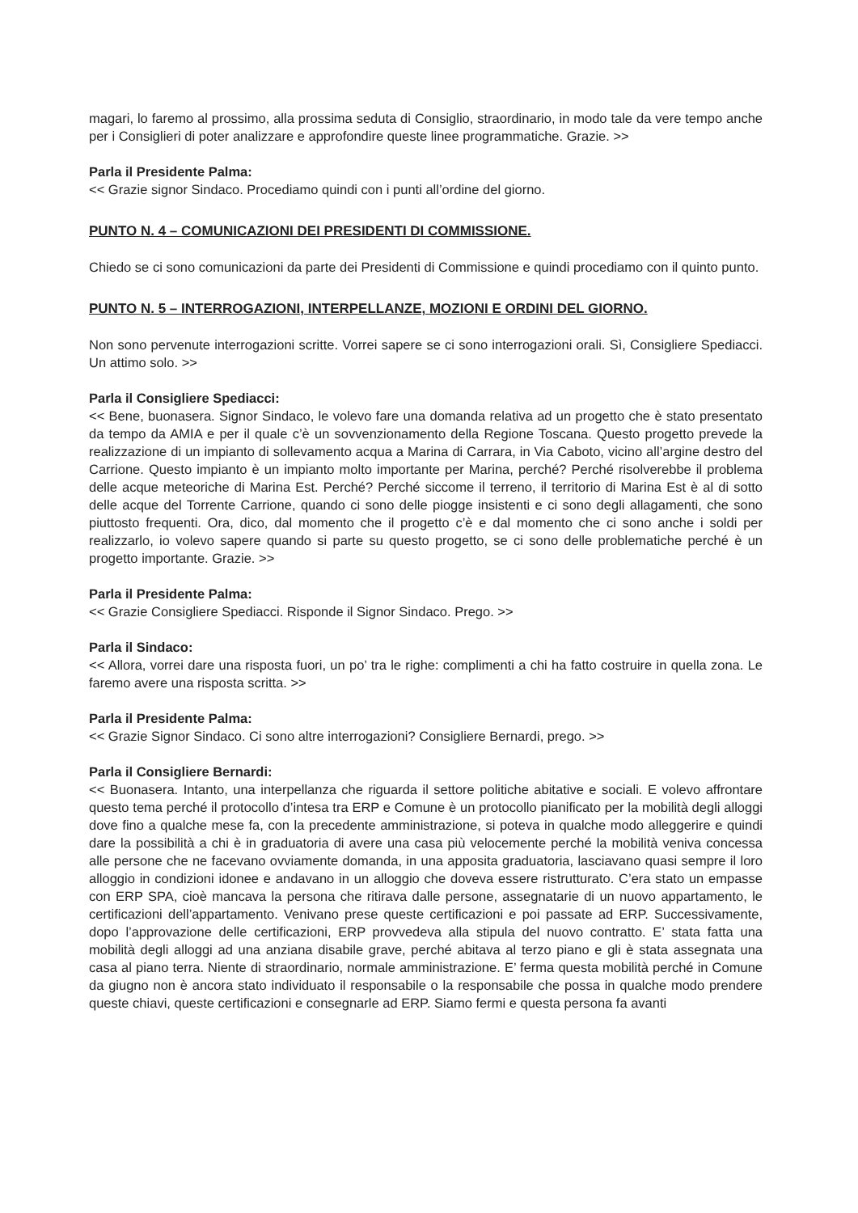magari, lo faremo al prossimo, alla prossima seduta di Consiglio, straordinario, in modo tale da vere tempo anche per i Consiglieri di poter analizzare e approfondire queste linee programmatiche. Grazie. >>
Parla il Presidente Palma:
<< Grazie signor Sindaco. Procediamo quindi con i punti all’ordine del giorno.
PUNTO N. 4 – COMUNICAZIONI DEI PRESIDENTI DI COMMISSIONE.
Chiedo se ci sono comunicazioni da parte dei Presidenti di Commissione e quindi procediamo con il quinto punto.
PUNTO N. 5 – INTERROGAZIONI, INTERPELLANZE, MOZIONI E ORDINI DEL GIORNO.
Non sono pervenute interrogazioni scritte. Vorrei sapere se ci sono interrogazioni orali. Sì, Consigliere Spediacci. Un attimo solo. >>
Parla il Consigliere Spediacci:
<< Bene, buonasera. Signor Sindaco, le volevo fare una domanda relativa ad un progetto che è stato presentato da tempo da AMIA e per il quale c’è un sovvenzionamento della Regione Toscana. Questo progetto prevede la realizzazione di un impianto di sollevamento acqua a Marina di Carrara, in Via Caboto, vicino all’argine destro del Carrione. Questo impianto è un impianto molto importante per Marina, perché? Perché risolverebbe il problema delle acque meteoriche di Marina Est. Perché? Perché siccome il terreno, il territorio di Marina Est è al di sotto delle acque del Torrente Carrione, quando ci sono delle piogge insistenti e ci sono degli allagamenti, che sono piuttosto frequenti. Ora, dico, dal momento che il progetto c’è e dal momento che ci sono anche i soldi per realizzarlo, io volevo sapere quando si parte su questo progetto, se ci sono delle problematiche perché è un progetto importante. Grazie. >>
Parla il Presidente Palma:
<< Grazie Consigliere Spediacci. Risponde il Signor Sindaco. Prego. >>
Parla il Sindaco:
<< Allora, vorrei dare una risposta fuori, un po’ tra le righe: complimenti a chi ha fatto costruire in quella zona. Le faremo avere una risposta scritta. >>
Parla il Presidente Palma:
<< Grazie Signor Sindaco. Ci sono altre interrogazioni? Consigliere Bernardi, prego. >>
Parla il Consigliere Bernardi:
<< Buonasera. Intanto, una interpellanza che riguarda il settore politiche abitative e sociali. E volevo affrontare questo tema perché il protocollo d’intesa tra ERP e Comune è un protocollo pianificato per la mobilità degli alloggi dove fino a qualche mese fa, con la precedente amministrazione, si poteva in qualche modo alleggerire e quindi dare la possibilità a chi è in graduatoria di avere una casa più velocemente perché la mobilità veniva concessa alle persone che ne facevano ovviamente domanda, in una apposita graduatoria, lasciavano quasi sempre il loro alloggio in condizioni idonee e andavano in un alloggio che doveva essere ristrutturato. C’era stato un empasse con ERP SPA, cioè mancava la persona che ritirava dalle persone, assegnatarie di un nuovo appartamento, le certificazioni dell’appartamento. Venivano prese queste certificazioni e poi passate ad ERP. Successivamente, dopo l’approvazione delle certificazioni, ERP provvedeva alla stipula del nuovo contratto. E’ stata fatta una mobilità degli alloggi ad una anziana disabile grave, perché abitava al terzo piano e gli è stata assegnata una casa al piano terra. Niente di straordinario, normale amministrazione. E’ ferma questa mobilità perché in Comune da giugno non è ancora stato individuato il responsabile o la responsabile che possa in qualche modo prendere queste chiavi, queste certificazioni e consegnarle ad ERP. Siamo fermi e questa persona fa avanti